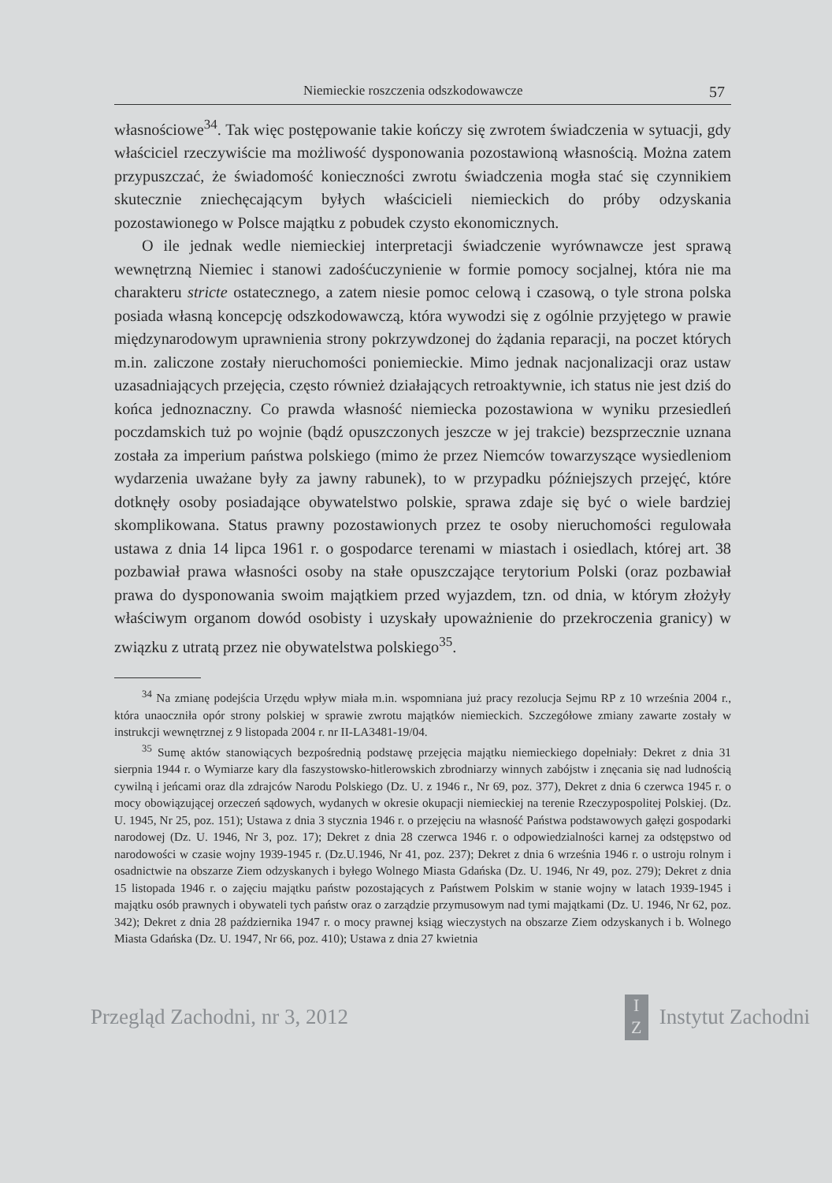Niemieckie roszczenia odszkodowawcze 57
własnościowe<sup>34</sup>. Tak więc postępowanie takie kończy się zwrotem świadczenia w sytuacji, gdy właściciel rzeczywiście ma możliwość dysponowania pozostawioną własnością. Można zatem przypuszczać, że świadomość konieczności zwrotu świadczenia mogła stać się czynnikiem skutecznie zniechęcającym byłych właścicieli niemieckich do próby odzyskania pozostawionego w Polsce majątku z pobudek czysto ekonomicznych.
O ile jednak wedle niemieckiej interpretacji świadczenie wyrównawcze jest sprawą wewnętrzną Niemiec i stanowi zadośćuczynienie w formie pomocy socjalnej, która nie ma charakteru stricte ostatecznego, a zatem niesie pomoc celową i czasową, o tyle strona polska posiada własną koncepcję odszkodowawczą, która wywodzi się z ogólnie przyjętego w prawie międzynarodowym uprawnienia strony pokrzywdzonej do żądania reparacji, na poczet których m.in. zaliczone zostały nieruchomości poniemieckie. Mimo jednak nacjonalizacji oraz ustaw uzasadniających przejęcia, często również działających retroaktywnie, ich status nie jest dziś do końca jednoznaczny. Co prawda własność niemiecka pozostawiona w wyniku przesiedleń poczdamskich tuż po wojnie (bądź opuszczonych jeszcze w jej trakcie) bezsprzecznie uznana została za imperium państwa polskiego (mimo że przez Niemców towarzyszące wysiedleniom wydarzenia uważane były za jawny rabunek), to w przypadku późniejszych przejęć, które dotknęły osoby posiadające obywatelstwo polskie, sprawa zdaje się być o wiele bardziej skomplikowana. Status prawny pozostawionych przez te osoby nieruchomości regulowała ustawa z dnia 14 lipca 1961 r. o gospodarce terenami w miastach i osiedlach, której art. 38 pozbawiał prawa własności osoby na stałe opuszczające terytorium Polski (oraz pozbawiał prawa do dysponowania swoim majątkiem przed wyjazdem, tzn. od dnia, w którym złożyły właściwym organom dowód osobisty i uzyskały upoważnienie do przekroczenia granicy) w związku z utratą przez nie obywatelstwa polskiego<sup>35</sup>.
<sup>34</sup> Na zmianę podejścia Urzędu wpływ miała m.in. wspomniana już pracy rezolucja Sejmu RP z 10 września 2004 r., która unaoczniła opór strony polskiej w sprawie zwrotu majątków niemieckich. Szczegółowe zmiany zawarte zostały w instrukcji wewnętrznej z 9 listopada 2004 r. nr II-LA3481-19/04.
<sup>35</sup> Sumę aktów stanowiących bezpośrednią podstawę przejęcia majątku niemieckiego dopełniały: Dekret z dnia 31 sierpnia 1944 r. o Wymiarze kary dla faszystowsko-hitlerowskich zbrodniarzy winnych zabójstw i znęcania się nad ludnością cywilną i jeńcami oraz dla zdrajców Narodu Polskiego (Dz. U. z 1946 r., Nr 69, poz. 377), Dekret z dnia 6 czerwca 1945 r. o mocy obowiązującej orzeczeń sądowych, wydanych w okresie okupacji niemieckiej na terenie Rzeczypospolitej Polskiej. (Dz. U. 1945, Nr 25, poz. 151); Ustawa z dnia 3 stycznia 1946 r. o przejęciu na własność Państwa podstawowych gałęzi gospodarki narodowej (Dz. U. 1946, Nr 3, poz. 17); Dekret z dnia 28 czerwca 1946 r. o odpowiedzialności karnej za odstępstwo od narodowości w czasie wojny 1939-1945 r. (Dz.U.1946, Nr 41, poz. 237); Dekret z dnia 6 września 1946 r. o ustroju rolnym i osadnictwie na obszarze Ziem odzyskanych i byłego Wolnego Miasta Gdańska (Dz. U. 1946, Nr 49, poz. 279); Dekret z dnia 15 listopada 1946 r. o zajęciu majątku państw pozostających z Państwem Polskim w stanie wojny w latach 1939-1945 i majątku osób prawnych i obywateli tych państw oraz o zarządzie przymusowym nad tymi majątkami (Dz. U. 1946, Nr 62, poz. 342); Dekret z dnia 28 października 1947 r. o mocy prawnej ksiąg wieczystych na obszarze Ziem odzyskanych i b. Wolnego Miasta Gdańska (Dz. U. 1947, Nr 66, poz. 410); Ustawa z dnia 27 kwietnia
Przegląd Zachodni, nr 3, 2012 I
Z Instytut Zachodni